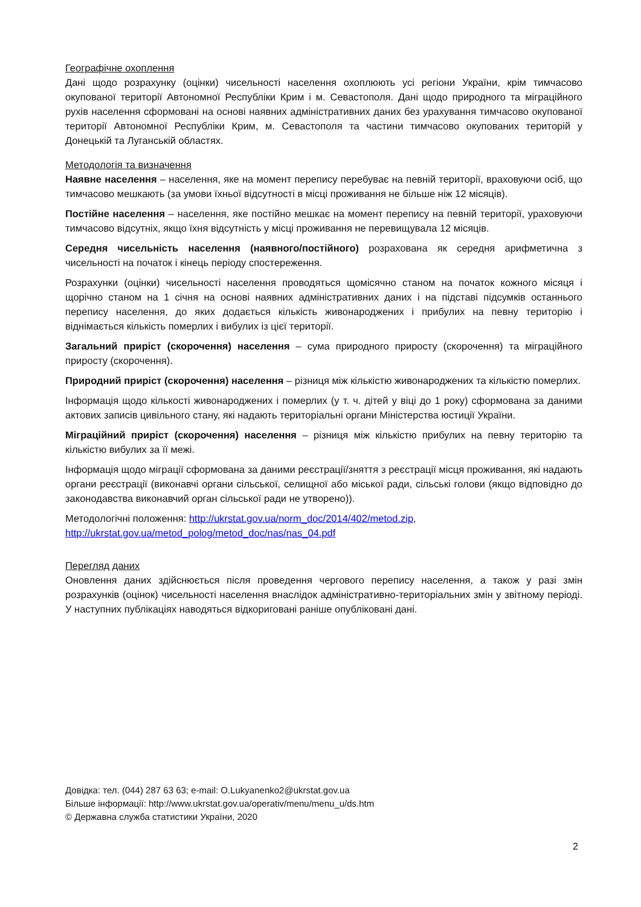Географічне охоплення
Дані щодо розрахунку (оцінки) чисельності населення охоплюють усі регіони України, крім тимчасово окупованої території Автономної Республіки Крим і м. Севастополя. Дані щодо природного та міграційного рухів населення сформовані на основі наявних адміністративних даних без урахування тимчасово окупованої території Автономної Республіки Крим, м. Севастополя та частини тимчасово окупованих територій у Донецькій та Луганській областях.
Методологія та визначення
Наявне населення – населення, яке на момент перепису перебуває на певній території, враховуючи осіб, що тимчасово мешкають (за умови їхньої відсутності в місці проживання не більше ніж 12 місяців).
Постійне населення – населення, яке постійно мешкає на момент перепису на певній території, ураховуючи тимчасово відсутніх, якщо їхня відсутність у місці проживання не перевищувала 12 місяців.
Середня чисельність населення (наявного/постійного) розрахована як середня арифметична з чисельності на початок і кінець періоду спостереження.
Розрахунки (оцінки) чисельності населення проводяться щомісячно станом на початок кожного місяця і щорічно станом на 1 січня на основі наявних адміністративних даних і на підставі підсумків останнього перепису населення, до яких додається кількість живонароджених і прибулих на певну територію і віднімається кількість померлих і вибулих із цієї території.
Загальний приріст (скорочення) населення – сума природного приросту (скорочення) та міграційного приросту (скорочення).
Природний приріст (скорочення) населення – різниця між кількістю живонароджених та кількістю померлих.
Інформація щодо кількості живонароджених і померлих (у т. ч. дітей у віці до 1 року) сформована за даними актових записів цивільного стану, які надають територіальні органи Міністерства юстиції України.
Міграційний приріст (скорочення) населення – різниця між кількістю прибулих на певну територію та кількістю вибулих за її межі.
Інформація щодо міграції сформована за даними реєстрації/зняття з реєстрації місця проживання, які надають органи реєстрації (виконавчі органи сільської, селищної або міської ради, сільські голови (якщо відповідно до законодавства виконавчий орган сільської ради не утворено)).
Методологічні положення: http://ukrstat.gov.ua/norm_doc/2014/402/metod.zip,
http://ukrstat.gov.ua/metod_polog/metod_doc/nas/nas_04.pdf
Перегляд даних
Оновлення даних здійснюється після проведення чергового перепису населення, а також у разі змін розрахунків (оцінок) чисельності населення внаслідок адміністративно-територіальних змін у звітному періоді. У наступних публікаціях наводяться відкориговані раніше опубліковані дані.
Довідка: тел. (044) 287 63 63; e-mail: O.Lukyanenko2@ukrstat.gov.ua
Більше інформації: http://www.ukrstat.gov.ua/operativ/menu/menu_u/ds.htm
© Державна служба статистики України, 2020
2